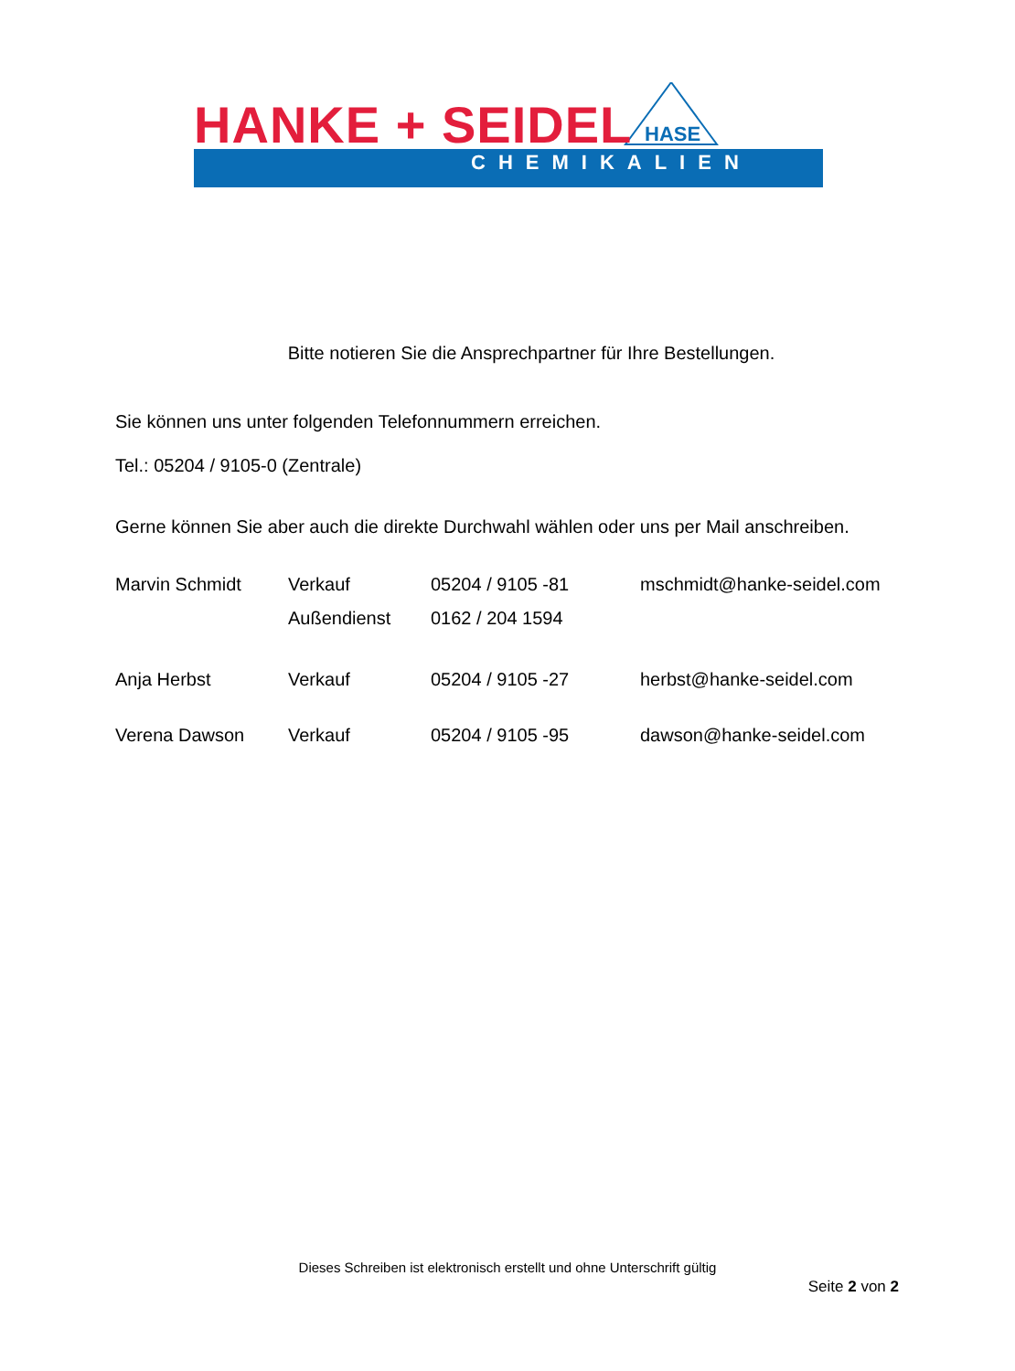HANKE + SEIDEL HASE
CHEMIKALIEN
Bitte notieren Sie die Ansprechpartner für Ihre Bestellungen.
Sie können uns unter folgenden Telefonnummern erreichen.
Tel.: 05204 / 9105-0 (Zentrale)
Gerne können Sie aber auch die direkte Durchwahl wählen oder uns per Mail anschreiben.
| Marvin Schmidt | Verkauf | 05204 / 9105 -81 | mschmidt@hanke-seidel.com |
| | Außendienst | 0162 / 204 1594 | |
| Anja Herbst | Verkauf | 05204 / 9105 -27 | herbst@hanke-seidel.com |
| Verena Dawson | Verkauf | 05204 / 9105 -95 | dawson@hanke-seidel.com |
Dieses Schreiben ist elektronisch erstellt und ohne Unterschrift gültig
Seite 2 von 2